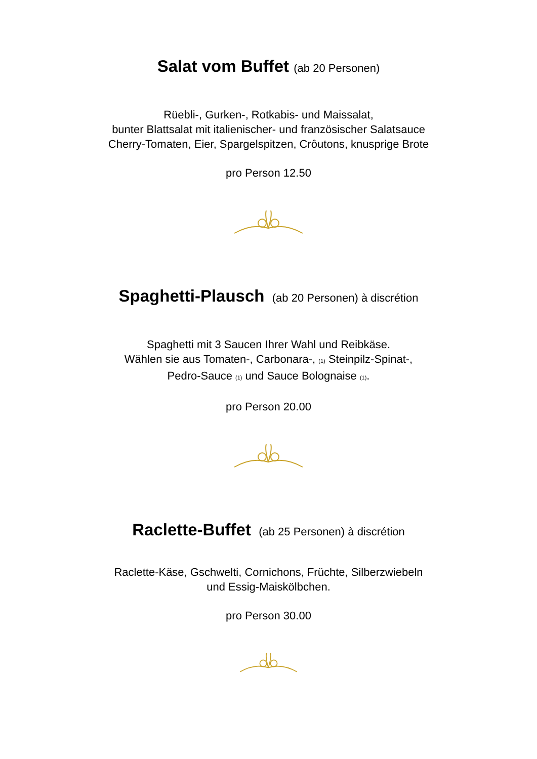Salat vom Buffet (ab 20 Personen)
Rüebli-, Gurken-, Rotkabis- und Maissalat,
bunter Blattsalat mit italienischer- und französischer Salatsauce
Cherry-Tomaten, Eier, Spargelspitzen, Crôutons, knusprige Brote
pro Person 12.50
Spaghetti-Plausch (ab 20 Personen) à discrétion
Spaghetti mit 3 Saucen Ihrer Wahl und Reibkäse.
Wählen sie aus Tomaten-, Carbonara-, (1) Steinpilz-Spinat-,
Pedro-Sauce (1) und Sauce Bolognaise (1).
pro Person 20.00
Raclette-Buffet (ab 25 Personen) à discrétion
Raclette-Käse, Gschwelti, Cornichons, Früchte, Silberzwiebeln
und Essig-Maiskölbchen.
pro Person 30.00